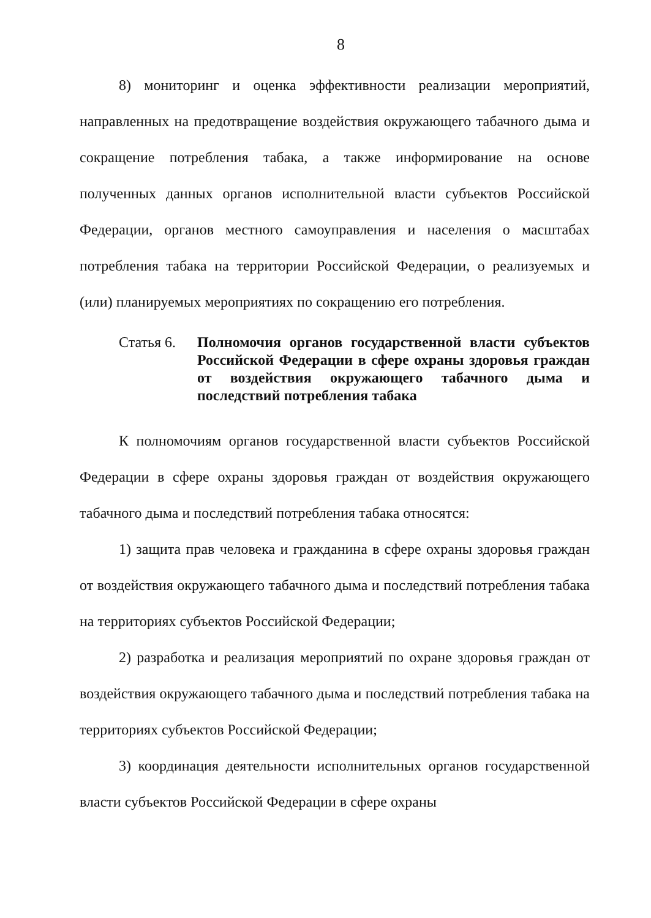8
8) мониторинг и оценка эффективности реализации мероприятий, направленных на предотвращение воздействия окружающего табачного дыма и сокращение потребления табака, а также информирование на основе полученных данных органов исполнительной власти субъектов Российской Федерации, органов местного самоуправления и населения о масштабах потребления табака на территории Российской Федерации, о реализуемых и (или) планируемых мероприятиях по сокращению его потребления.
Статья 6.
Полномочия органов государственной власти субъектов Российской Федерации в сфере охраны здоровья граждан от воздействия окружающего табачного дыма и последствий потребления табака
К полномочиям органов государственной власти субъектов Российской Федерации в сфере охраны здоровья граждан от воздействия окружающего табачного дыма и последствий потребления табака относятся:
1) защита прав человека и гражданина в сфере охраны здоровья граждан от воздействия окружающего табачного дыма и последствий потребления табака на территориях субъектов Российской Федерации;
2) разработка и реализация мероприятий по охране здоровья граждан от воздействия окружающего табачного дыма и последствий потребления табака на территориях субъектов Российской Федерации;
3) координация деятельности исполнительных органов государственной власти субъектов Российской Федерации в сфере охраны